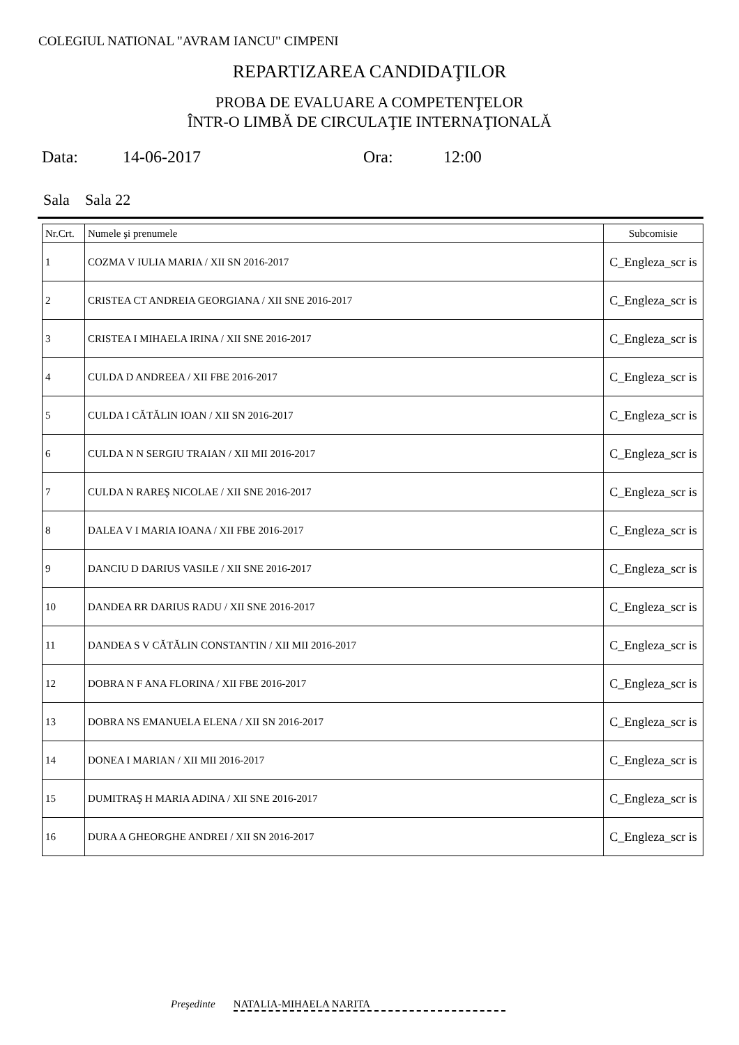COLEGIUL NATIONAL "AVRAM IANCU" CIMPENI
REPARTIZAREA CANDIDAŢILOR
PROBA DE EVALUARE A COMPETENŢELOR
ÎNTR-O LIMBĂ DE CIRCULAŢIE INTERNAŢIONALĂ
Data: 14-06-2017 Ora: 12:00
Sala Sala 22
| Nr.Crt. | Numele şi prenumele | Subcomisie |
| --- | --- | --- |
| 1 | COZMA V IULIA MARIA / XII SN 2016-2017 | C_Engleza_scr is |
| 2 | CRISTEA CT ANDREIA GEORGIANA / XII SNE 2016-2017 | C_Engleza_scr is |
| 3 | CRISTEA I MIHAELA IRINA / XII SNE 2016-2017 | C_Engleza_scr is |
| 4 | CULDA D ANDREEA / XII FBE 2016-2017 | C_Engleza_scr is |
| 5 | CULDA I CĂTĂLIN IOAN / XII SN 2016-2017 | C_Engleza_scr is |
| 6 | CULDA N N SERGIU TRAIAN / XII MII 2016-2017 | C_Engleza_scr is |
| 7 | CULDA N RAREŞ NICOLAE / XII SNE 2016-2017 | C_Engleza_scr is |
| 8 | DALEA V I MARIA IOANA / XII FBE 2016-2017 | C_Engleza_scr is |
| 9 | DANCIU D DARIUS VASILE / XII SNE 2016-2017 | C_Engleza_scr is |
| 10 | DANDEA RR DARIUS RADU / XII SNE 2016-2017 | C_Engleza_scr is |
| 11 | DANDEA S V CĂTĂLIN CONSTANTIN / XII MII 2016-2017 | C_Engleza_scr is |
| 12 | DOBRA N F ANA FLORINA / XII FBE 2016-2017 | C_Engleza_scr is |
| 13 | DOBRA NS EMANUELA ELENA / XII SN 2016-2017 | C_Engleza_scr is |
| 14 | DONEA I MARIAN / XII MII 2016-2017 | C_Engleza_scr is |
| 15 | DUMITRAŞ H MARIA ADINA / XII SNE 2016-2017 | C_Engleza_scr is |
| 16 | DURA A GHEORGHE ANDREI / XII SN 2016-2017 | C_Engleza_scr is |
Preşedinte NATALIA-MIHAELA NARITA